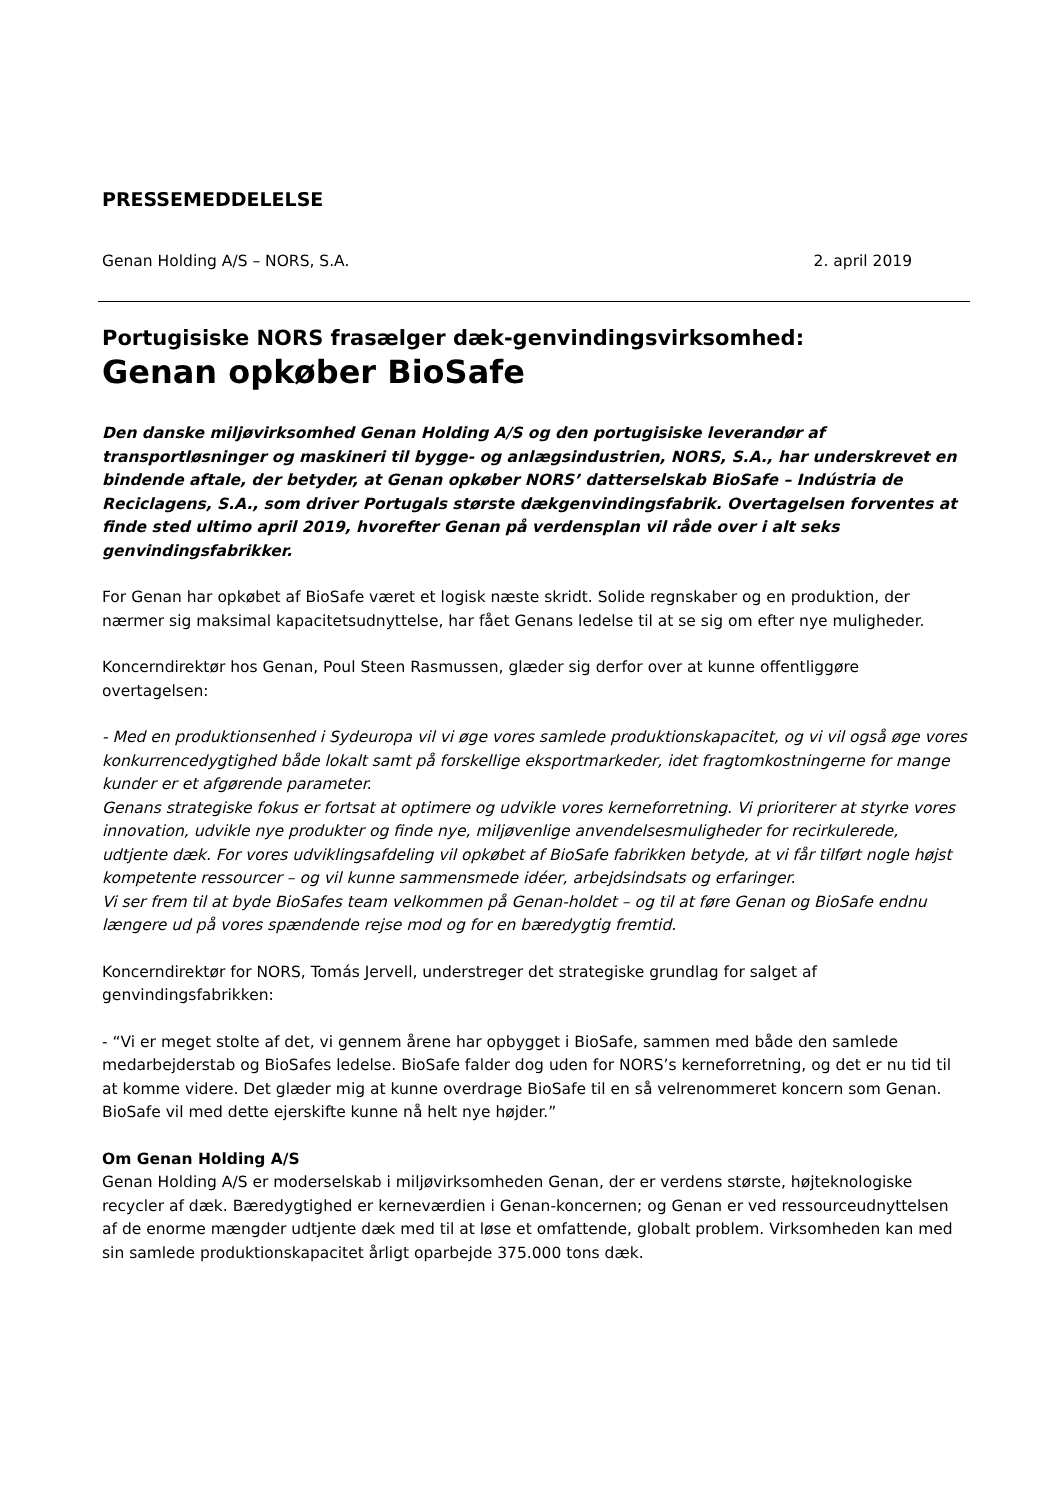PRESSEMEDDELELSE
Genan Holding A/S – NORS, S.A. 2. april 2019
Portugisiske NORS frasælger dæk-genvindingsvirksomhed:
Genan opkøber BioSafe
Den danske miljøvirksomhed Genan Holding A/S og den portugisiske leverandør af transportløsninger og maskineri til bygge- og anlægsindustrien, NORS, S.A., har underskrevet en bindende aftale, der betyder, at Genan opkøber NORS’ datterselskab BioSafe – Indústria de Reciclagens, S.A., som driver Portugals største dækgenvindingsfabrik. Overtagelsen forventes at finde sted ultimo april 2019, hvorefter Genan på verdensplan vil råde over i alt seks genvindingsfabrikker.
For Genan har opkøbet af BioSafe været et logisk næste skridt. Solide regnskaber og en produktion, der nærmer sig maksimal kapacitetsudnyttelse, har fået Genans ledelse til at se sig om efter nye muligheder.
Koncerndirektør hos Genan, Poul Steen Rasmussen, glæder sig derfor over at kunne offentliggøre overtagelsen:
- Med en produktionsenhed i Sydeuropa vil vi øge vores samlede produktionskapacitet, og vi vil også øge vores konkurrencedygtighed både lokalt samt på forskellige eksportmarkeder, idet fragtomkostningerne for mange kunder er et afgørende parameter.
Genans strategiske fokus er fortsat at optimere og udvikle vores kerneforretning. Vi prioriterer at styrke vores innovation, udvikle nye produkter og finde nye, miljøvenlige anvendelsesmuligheder for recirkulerede, udtjente dæk. For vores udviklingsafdeling vil opkøbet af BioSafe fabrikken betyde, at vi får tilført nogle højst kompetente ressourcer – og vil kunne sammensmede idéer, arbejdsindsats og erfaringer.
Vi ser frem til at byde BioSafes team velkommen på Genan-holdet – og til at føre Genan og BioSafe endnu længere ud på vores spændende rejse mod og for en bæredygtig fremtid.
Koncerndirektør for NORS, Tomás Jervell, understreger det strategiske grundlag for salget af genvindingsfabrikken:
- “Vi er meget stolte af det, vi gennem årene har opbygget i BioSafe, sammen med både den samlede medarbejderstab og BioSafes ledelse. BioSafe falder dog uden for NORS’s kerneforretning, og det er nu tid til at komme videre. Det glæder mig at kunne overdrage BioSafe til en så velrenommeret koncern som Genan. BioSafe vil med dette ejerskifte kunne nå helt nye højder.”
Om Genan Holding A/S
Genan Holding A/S er moderselskab i miljøvirksomheden Genan, der er verdens største, højteknologiske recycler af dæk. Bæredygtighed er kerneværdien i Genan-koncernen; og Genan er ved ressourceudnyttelsen af de enorme mængder udtjente dæk med til at løse et omfattende, globalt problem. Virksomheden kan med sin samlede produktionskapacitet årligt oparbejde 375.000 tons dæk.